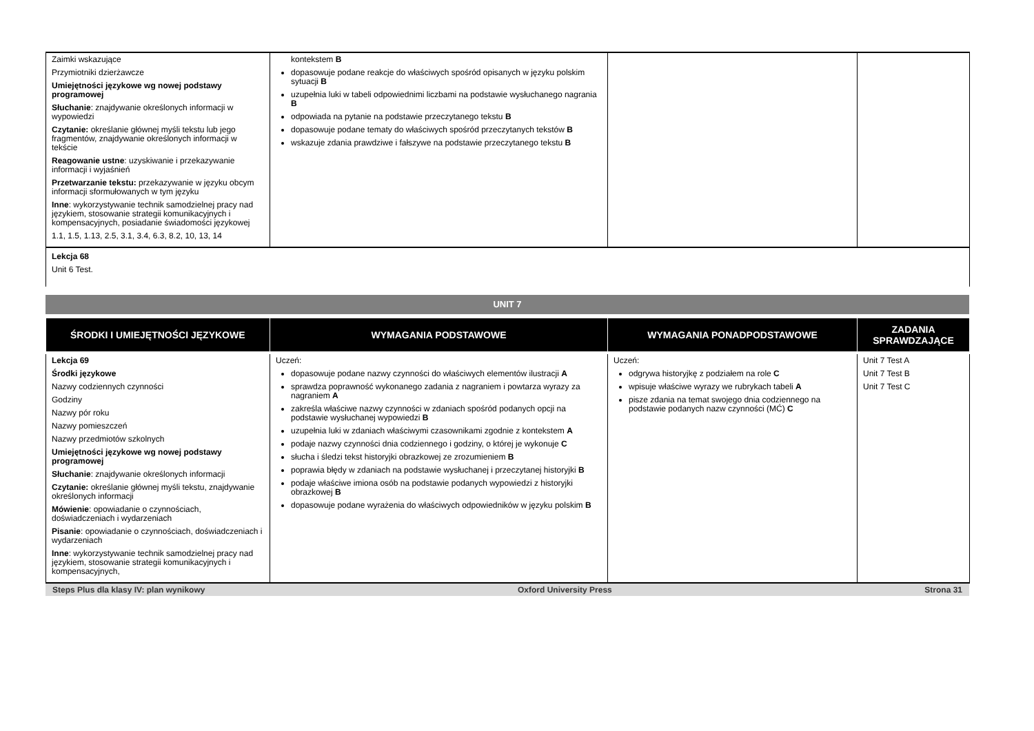| Zaimki wskazujące Przymiotniki dzierżawcze Umiejętności językowe wg nowej podstawy programowej Słuchanie : znajdywanie określonych informacji w wypowiedzi Czytanie: określanie głównej myśli tekstu lub jego fragmentów, znajdywanie określonych informacji w tekście Reagowanie ustne : uzyskiwanie i przekazywanie informacji i wyjaśnień Przetwarzanie tekstu: przekazywanie w języku obcym informacji sformułowanych w tym języku Inne : wykorzystywanie technik samodzielnej pracy nad językiem, stosowanie strategii komunikacyjnych i kompensacyjnych, posiadanie świadomości językowej 1.1, 1.5, 1.13, 2.5, 3.1, 3.4, 6.3, 8.2, 10, 13, 14 | kontekstem B dopasowuje podane reakcje do właściwych spośród opisanych w języku polskim sytuacji B uzupełnia luki w tabeli odpowiednimi liczbami na podstawie wysłuchanego nagrania B odpowiada na pytanie na podstawie przeczytanego tekstu B dopasowuje podane tematy do właściwych spośród przeczytanych tekstów B wskazuje zdania prawdziwe i fałszywe na podstawie przeczytanego tekstu B | | |
| Lekcja 68 Unit 6 Test. | | | |
UNIT 7
| ŚRODKI I UMIEJĘTNOŚCI JĘZYKOWE | WYMAGANIA PODSTAWOWE | WYMAGANIA PONADPODSTAWOWE | ZADANIA SPRAWDZAJĄCE |
| --- | --- | --- | --- |
| Lekcja 69 Środki językowe Nazwy codziennych czynności Godziny Nazwy pór roku Nazwy pomieszczeń Nazwy przedmiotów szkolnych Umiejętności językowe wg nowej podstawy programowej Słuchanie : znajdywanie określonych informacji Czytanie: określanie głównej myśli tekstu, znajdywanie określonych informacji Mówienie : opowiadanie o czynnościach, doświadczeniach i wydarzeniach Pisanie : opowiadanie o czynnościach, doświadczeniach i wydarzeniach Inne : wykorzystywanie technik samodzielnej pracy nad językiem, stosowanie strategii komunikacyjnych i kompensacyjnych, | Uczeń: dopasowuje podane nazwy czynności do właściwych elementów ilustracji A sprawdza poprawność wykonanego zadania z nagraniem i powtarza wyrazy za nagraniem A zakreśla właściwe nazwy czynności w zdaniach spośród podanych opcji na podstawie wysłuchanej wypowiedzi B uzupełnia luki w zdaniach właściwymi czasownikami zgodnie z kontekstem A podaje nazwy czynności dnia codziennego i godziny, o której je wykonuje C słucha i śledzi tekst historyjki obrazkowej ze zrozumieniem B poprawia błędy w zdaniach na podstawie wysłuchanej i przeczytanej historyjki B podaje właściwe imiona osób na podstawie podanych wypowiedzi z historyjki obrazkowej B dopasowuje podane wyrażenia do właściwych odpowiedników w języku polskim B | Uczeń: odgrywa historyjkę z podziałem na role C wpisuje właściwe wyrazy we rubrykach tabeli A pisze zdania na temat swojego dnia codziennego na podstawie podanych nazw czynności (MĆ) C | Unit 7 Test A Unit 7 Test B Unit 7 Test C |
Steps Plus dla klasy IV: plan wynikowy Oxford University Press Strona 31